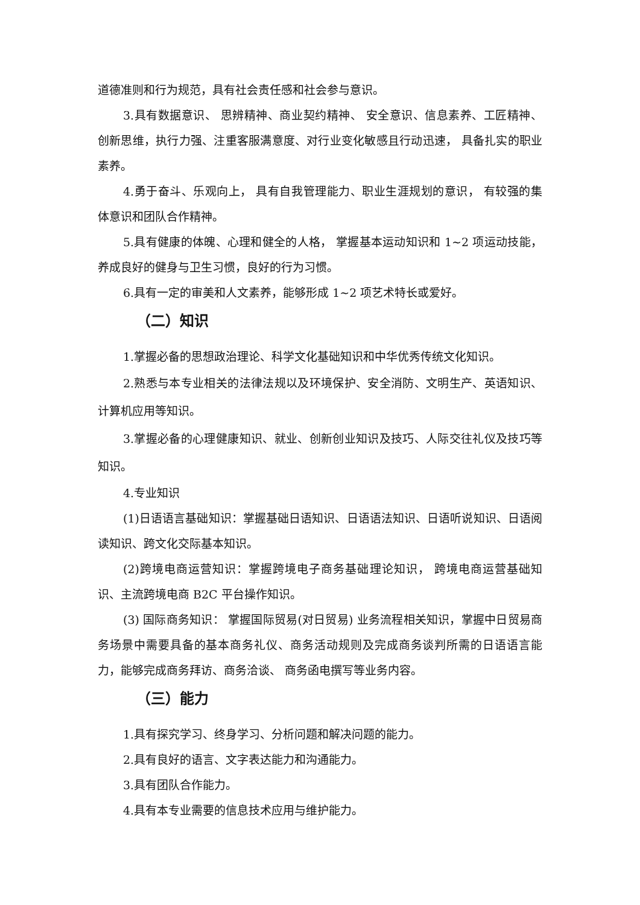道德准则和行为规范，具有社会责任感和社会参与意识。
3.具有数据意识、 思辨精神、商业契约精神、 安全意识、信息素养、工匠精神、创新思维，执行力强、注重客服满意度、对行业变化敏感且行动迅速， 具备扎实的职业素养。
4.勇于奋斗、乐观向上， 具有自我管理能力、职业生涯规划的意识， 有较强的集体意识和团队合作精神。
5.具有健康的体魄、心理和健全的人格， 掌握基本运动知识和 1~2 项运动技能，养成良好的健身与卫生习惯，良好的行为习惯。
6.具有一定的审美和人文素养，能够形成 1~2 项艺术特长或爱好。
（二）知识
1.掌握必备的思想政治理论、科学文化基础知识和中华优秀传统文化知识。
2.熟悉与本专业相关的法律法规以及环境保护、安全消防、文明生产、英语知识、计算机应用等知识。
3.掌握必备的心理健康知识、就业、创新创业知识及技巧、人际交往礼仪及技巧等知识。
4.专业知识
(1)日语语言基础知识：掌握基础日语知识、日语语法知识、日语听说知识、日语阅读知识、跨文化交际基本知识。
(2)跨境电商运营知识：掌握跨境电子商务基础理论知识， 跨境电商运营基础知识、主流跨境电商 B2C 平台操作知识。
(3) 国际商务知识： 掌握国际贸易(对日贸易) 业务流程相关知识，掌握中日贸易商务场景中需要具备的基本商务礼仪、商务活动规则及完成商务谈判所需的日语语言能力，能够完成商务拜访、商务洽谈、 商务函电撰写等业务内容。
（三）能力
1.具有探究学习、终身学习、分析问题和解决问题的能力。
2.具有良好的语言、文字表达能力和沟通能力。
3.具有团队合作能力。
4.具有本专业需要的信息技术应用与维护能力。